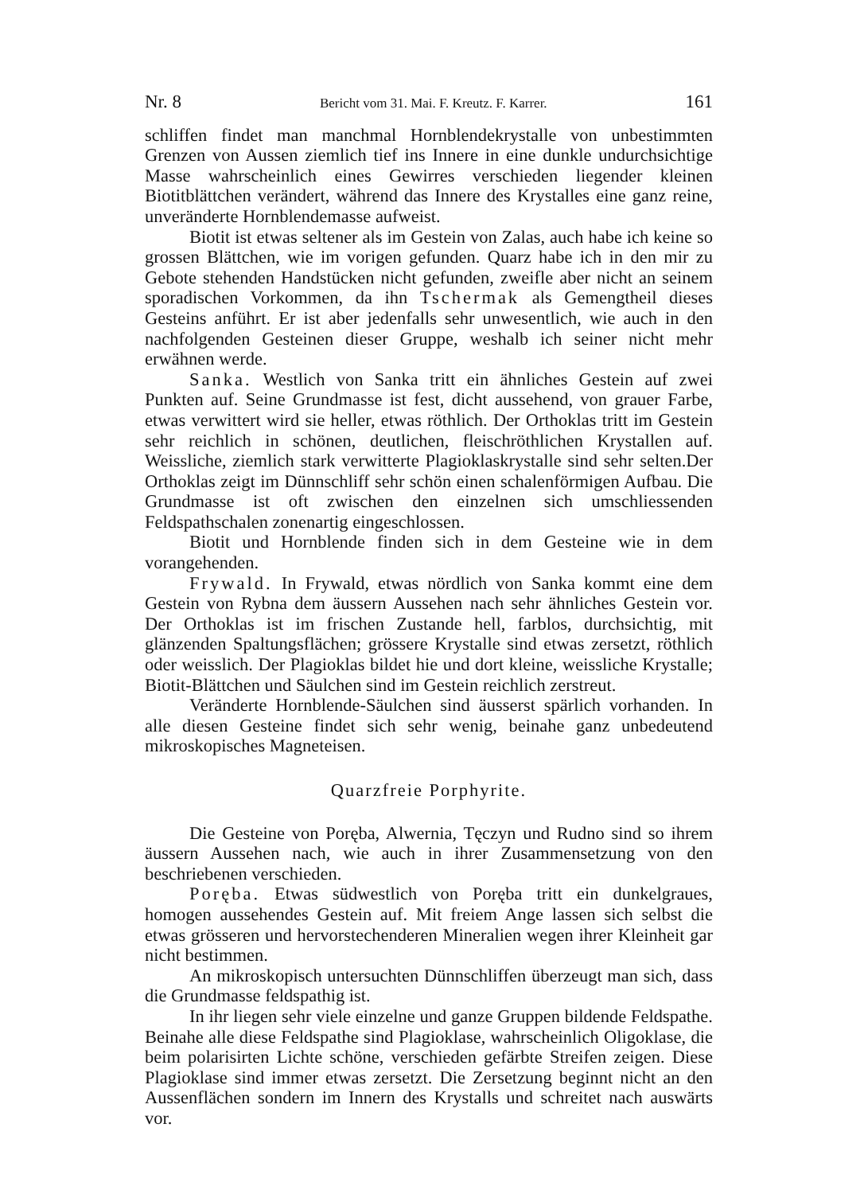Nr. 8 Bericht vom 31. Mai. F. Kreutz. F. Karrer. 161
schliffen findet man manchmal Hornblendekrystalle von unbestimmten Grenzen von Aussen ziemlich tief ins Innere in eine dunkle undurchsichtige Masse wahrscheinlich eines Gewirres verschieden liegender kleinen Biotitblättchen verändert, während das Innere des Krystalles eine ganz reine, unveränderte Hornblendemasse aufweist.
Biotit ist etwas seltener als im Gestein von Zalas, auch habe ich keine so grossen Blättchen, wie im vorigen gefunden. Quarz habe ich in den mir zu Gebote stehenden Handstücken nicht gefunden, zweifle aber nicht an seinem sporadischen Vorkommen, da ihn Tschermak als Gemengtheil dieses Gesteins anführt. Er ist aber jedenfalls sehr unwesentlich, wie auch in den nachfolgenden Gesteinen dieser Gruppe, weshalb ich seiner nicht mehr erwähnen werde.
Sanka. Westlich von Sanka tritt ein ähnliches Gestein auf zwei Punkten auf. Seine Grundmasse ist fest, dicht aussehend, von grauer Farbe, etwas verwittert wird sie heller, etwas röthlich. Der Orthoklas tritt im Gestein sehr reichlich in schönen, deutlichen, fleischröthlichen Krystallen auf. Weissliche, ziemlich stark verwitterte Plagioklaskrystalle sind sehr selten.Der Orthoklas zeigt im Dünnschliff sehr schön einen schalenförmigen Aufbau. Die Grundmasse ist oft zwischen den einzelnen sich umschliessenden Feldspathschalen zonenartig eingeschlossen.
Biotit und Hornblende finden sich in dem Gesteine wie in dem vorangehenden.
Frywald. In Frywald, etwas nördlich von Sanka kommt eine dem Gestein von Rybna dem äussern Aussehen nach sehr ähnliches Gestein vor. Der Orthoklas ist im frischen Zustande hell, farblos, durchsichtig, mit glänzenden Spaltungsflächen; grössere Krystalle sind etwas zersetzt, röthlich oder weisslich. Der Plagioklas bildet hie und dort kleine, weissliche Krystalle; Biotit-Blättchen und Säulchen sind im Gestein reichlich zerstreut.
Veränderte Hornblende-Säulchen sind äusserst spärlich vorhanden. In alle diesen Gesteine findet sich sehr wenig, beinahe ganz unbedeutend mikroskopisches Magneteisen.
Quarzfreie Porphyrite.
Die Gesteine von Poręba, Alwernia, Tęczyn und Rudno sind so ihrem äussern Aussehen nach, wie auch in ihrer Zusammensetzung von den beschriebenen verschieden.
Poręba. Etwas südwestlich von Poręba tritt ein dunkelgraues, homogen aussehendes Gestein auf. Mit freiem Ange lassen sich selbst die etwas grösseren und hervorstechenderen Mineralien wegen ihrer Kleinheit gar nicht bestimmen.
An mikroskopisch untersuchten Dünnschliffen überzeugt man sich, dass die Grundmasse feldspathig ist.
In ihr liegen sehr viele einzelne und ganze Gruppen bildende Feldspathe. Beinahe alle diese Feldspathe sind Plagioklase, wahrscheinlich Oligoklase, die beim polarisirten Lichte schöne, verschieden gefärbte Streifen zeigen. Diese Plagioklase sind immer etwas zersetzt. Die Zersetzung beginnt nicht an den Aussenflächen sondern im Innern des Krystalls und schreitet nach auswärts vor.